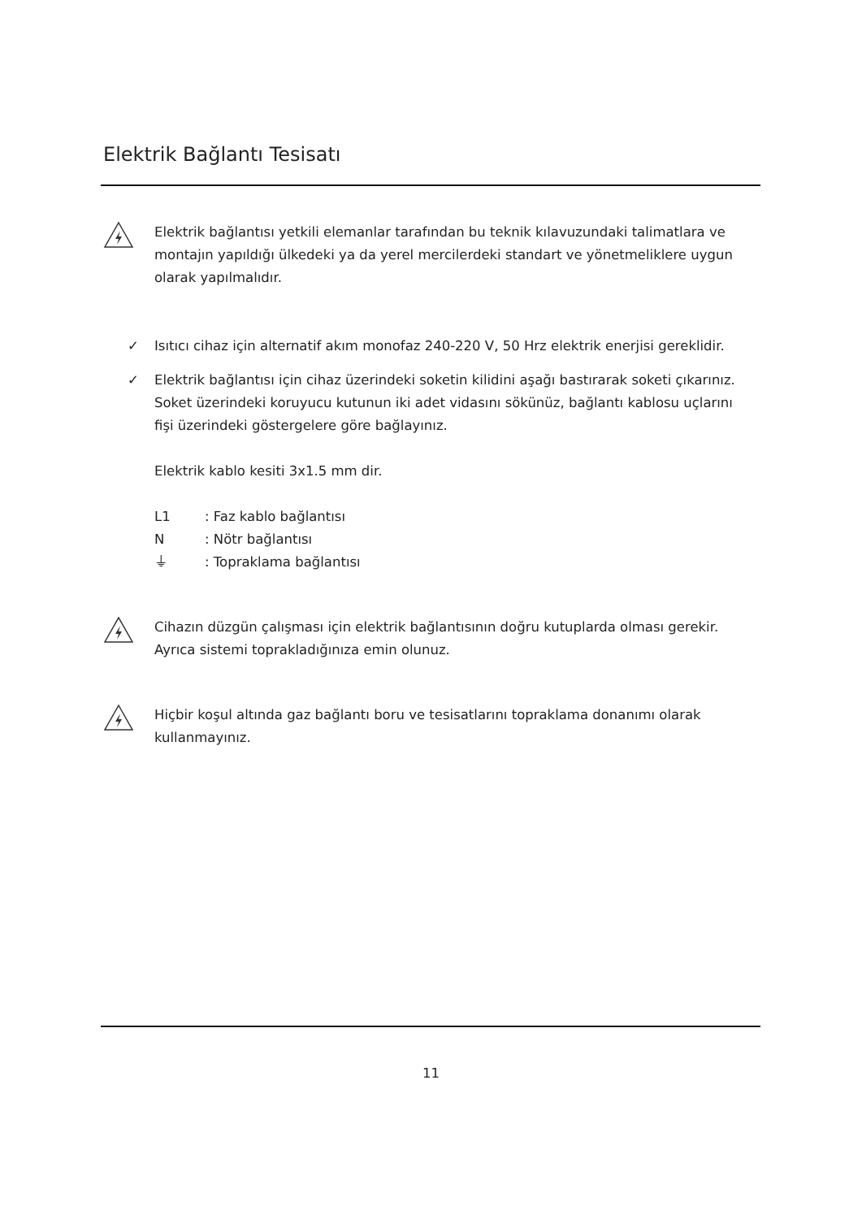Elektrik Bağlantı Tesisatı
Elektrik bağlantısı yetkili elemanlar tarafından bu teknik kılavuzundaki talimatlara ve montajın yapıldığı ülkedeki ya da yerel mercilerdeki standart ve yönetmeliklere uygun olarak yapılmalıdır.
✓ Isıtıcı cihaz için alternatif akım monofaz 240-220 V, 50 Hrz elektrik enerjisi gereklidir.
✓ Elektrik bağlantısı için cihaz üzerindeki soketin kilidini aşağı bastırarak soketi çıkarınız. Soket üzerindeki koruyucu kutunun iki adet vidasını sökünüz, bağlantı kablosu uçlarını fişi üzerindeki göstergelere göre bağlayınız.
Elektrik kablo kesiti 3x1.5 mm dir.
L1: Faz kablo bağlantısı
N: Nötr bağlantısı
⏚: Topraklama bağlantısı
Cihazın düzgün çalışması için elektrik bağlantısının doğru kutuplarda olması gerekir. Ayrıca sistemi toprakladığınıza emin olunuz.
Hiçbir koşul altında gaz bağlantı boru ve tesisatlarını topraklama donanımı olarak kullanmayınız.
11